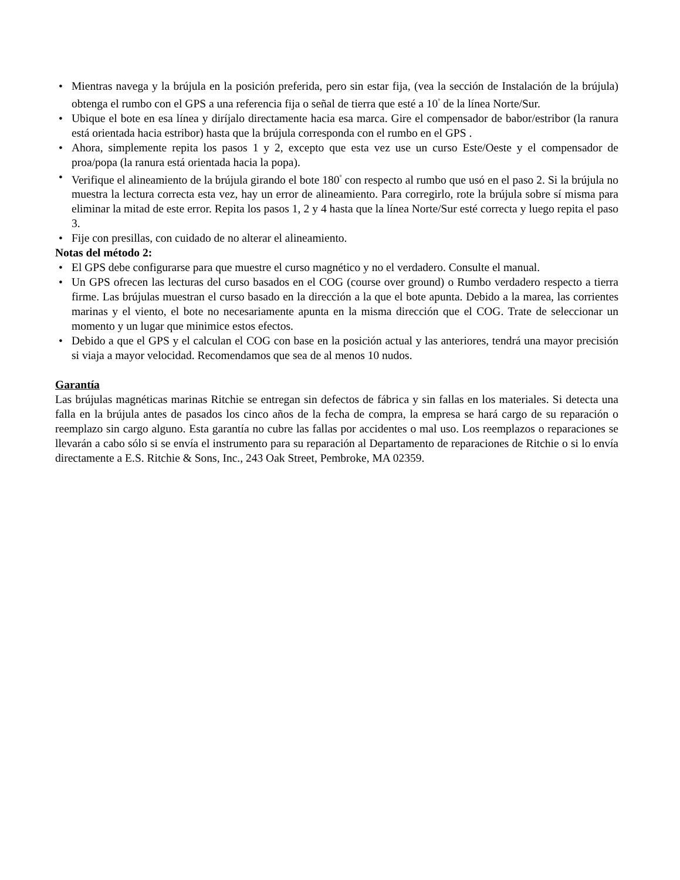• Mientras navega y la brújula en la posición preferida, pero sin estar fija, (vea la sección de Instalación de la brújula) obtenga el rumbo con el GPS a una referencia fija o señal de tierra que esté a 10<sup>°</sup> de la línea Norte/Sur.
• Ubique el bote en esa línea y diríjalo directamente hacia esa marca. Gire el compensador de babor/estribor (la ranura está orientada hacia estribor) hasta que la brújula corresponda con el rumbo en el GPS .
• Ahora, simplemente repita los pasos 1 y 2, excepto que esta vez use un curso Este/Oeste y el compensador de proa/popa (la ranura está orientada hacia la popa).
• Verifique el alineamiento de la brújula girando el bote 180<sup>°</sup> con respecto al rumbo que usó en el paso 2. Si la brújula no muestra la lectura correcta esta vez, hay un error de alineamiento. Para corregirlo, rote la brújula sobre sí misma para eliminar la mitad de este error. Repita los pasos 1, 2 y 4 hasta que la línea Norte/Sur esté correcta y luego repita el paso 3.
• Fije con presillas, con cuidado de no alterar el alineamiento.
Notas del método 2:
• El GPS debe configurarse para que muestre el curso magnético y no el verdadero. Consulte el manual.
• Un GPS ofrecen las lecturas del curso basados en el COG (course over ground) o Rumbo verdadero respecto a tierra firme. Las brújulas muestran el curso basado en la dirección a la que el bote apunta. Debido a la marea, las corrientes marinas y el viento, el bote no necesariamente apunta en la misma dirección que el COG. Trate de seleccionar un momento y un lugar que minimice estos efectos.
• Debido a que el GPS y el calculan el COG con base en la posición actual y las anteriores, tendrá una mayor precisión si viaja a mayor velocidad. Recomendamos que sea de al menos 10 nudos.
Garantía
Las brújulas magnéticas marinas Ritchie se entregan sin defectos de fábrica y sin fallas en los materiales. Si detecta una falla en la brújula antes de pasados los cinco años de la fecha de compra, la empresa se hará cargo de su reparación o reemplazo sin cargo alguno. Esta garantía no cubre las fallas por accidentes o mal uso. Los reemplazos o reparaciones se llevarán a cabo sólo si se envía el instrumento para su reparación al Departamento de reparaciones de Ritchie o si lo envía directamente a E.S. Ritchie & Sons, Inc., 243 Oak Street, Pembroke, MA 02359.